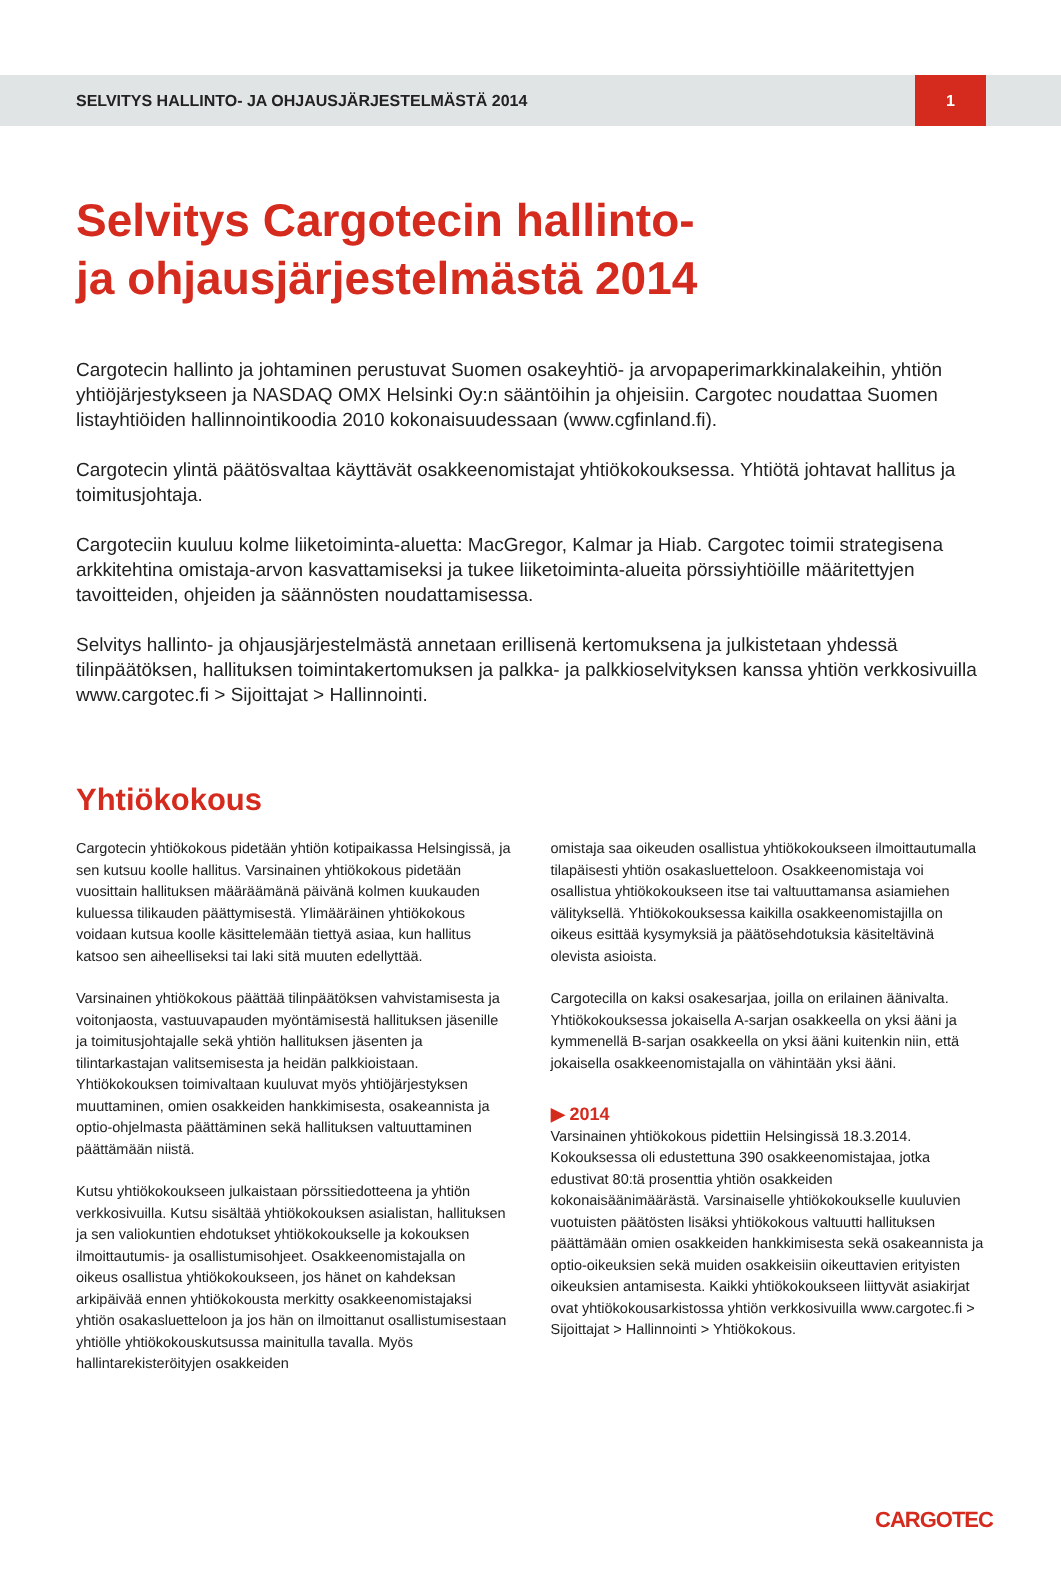SELVITYS HALLINTO- JA OHJAUSJÄRJESTELMÄSTÄ 2014 1
Selvitys Cargotecin hallinto-
ja ohjausjärjestelmästä 2014
Cargotecin hallinto ja johtaminen perustuvat Suomen osakeyhtiö- ja arvopaperimarkkinalakeihin, yhtiön yhtiöjärjestykseen ja NASDAQ OMX Helsinki Oy:n sääntöihin ja ohjeisiin. Cargotec noudattaa Suomen listayhtiöiden hallinnointikoodia 2010 kokonaisuudessaan (www.cgfinland.fi).
Cargotecin ylintä päätösvaltaa käyttävät osakkeenomistajat yhtiökokouksessa. Yhtiötä johtavat hallitus ja toimitusjohtaja.
Cargoteciin kuuluu kolme liiketoiminta-aluetta: MacGregor, Kalmar ja Hiab. Cargotec toimii strategisena arkkitehtina omistaja-arvon kasvattamiseksi ja tukee liiketoiminta-alueita pörssiyhtiöille määritettyjen tavoitteiden, ohjeiden ja säännösten noudattamisessa.
Selvitys hallinto- ja ohjausjärjestelmästä annetaan erillisenä kertomuksena ja julkistetaan yhdessä tilinpäätöksen, hallituksen toimintakertomuksen ja palkka- ja palkkioselvityksen kanssa yhtiön verkkosivuilla www.cargotec.fi > Sijoittajat > Hallinnointi.
Yhtiökokous
Cargotecin yhtiökokous pidetään yhtiön kotipaikassa Helsingissä, ja sen kutsuu koolle hallitus. Varsinainen yhtiökokous pidetään vuosittain hallituksen määräämänä päivänä kolmen kuukauden kuluessa tilikauden päättymisestä. Ylimääräinen yhtiökokous voidaan kutsua koolle käsittelemään tiettyä asiaa, kun hallitus katsoo sen aiheelliseksi tai laki sitä muuten edellyttää.
Varsinainen yhtiökokous päättää tilinpäätöksen vahvistamisesta ja voitonjaosta, vastuuvapauden myöntämisestä hallituksen jäsenille ja toimitusjohtajalle sekä yhtiön hallituksen jäsenten ja tilintarkastajan valitsemisesta ja heidän palkkioistaan. Yhtiökokouksen toimivaltaan kuuluvat myös yhtiöjärjestyksen muuttaminen, omien osakkeiden hankkimisesta, osakeannista ja optio-ohjelmasta päättäminen sekä hallituksen valtuuttaminen päättämään niistä.
Kutsu yhtiökokoukseen julkaistaan pörssitiedotteena ja yhtiön verkkosivuilla. Kutsu sisältää yhtiökokouksen asialistan, hallituksen ja sen valiokuntien ehdotukset yhtiökokoukselle ja kokouksen ilmoittautumis- ja osallistumisohjeet. Osakkeenomistajalla on oikeus osallistua yhtiökokoukseen, jos hänet on kahdeksan arkipäivää ennen yhtiökokousta merkitty osakkeenomistajaksi yhtiön osakasluetteloon ja jos hän on ilmoittanut osallistumisestaan yhtiölle yhtiökokouskutsussa mainitulla tavalla. Myös hallintarekisteröityjen osakkeiden
omistaja saa oikeuden osallistua yhtiökokoukseen ilmoittautumalla tilapäisesti yhtiön osakasluetteloon. Osakkeenomistaja voi osallistua yhtiökokoukseen itse tai valtuuttamansa asiamiehen välityksellä. Yhtiökokouksessa kaikilla osakkeenomistajilla on oikeus esittää kysymyksiä ja päätösehdotuksia käsiteltävinä olevista asioista.
Cargotecilla on kaksi osakesarjaa, joilla on erilainen äänivalta. Yhtiökokouksessa jokaisella A-sarjan osakkeella on yksi ääni ja kymmenellä B-sarjan osakkeella on yksi ääni kuitenkin niin, että jokaisella osakkeenomistajalla on vähintään yksi ääni.
▶ 2014
Varsinainen yhtiökokous pidettiin Helsingissä 18.3.2014. Kokouksessa oli edustettuna 390 osakkeenomistajaa, jotka edustivat 80:tä prosenttia yhtiön osakkeiden kokonaisäänimäärästä. Varsinaiselle yhtiökokoukselle kuuluvien vuotuisten päätösten lisäksi yhtiökokous valtuutti hallituksen päättämään omien osakkeiden hankkimisesta sekä osakeannista ja optio-oikeuksien sekä muiden osakkeisiin oikeuttavien erityisten oikeuksien antamisesta. Kaikki yhtiökokoukseen liittyvät asiakirjat ovat yhtiökokousarkistossa yhtiön verkkosivuilla www.cargotec.fi > Sijoittajat > Hallinnointi > Yhtiökokous.
CARGOTEC